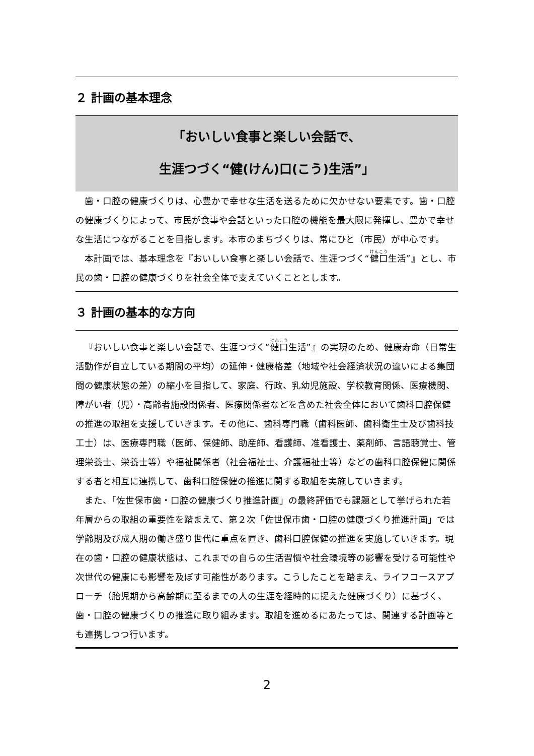２ 計画の基本理念
「おいしい食事と楽しい会話で、
生涯つづく“健(けん)口(こう)生活”」
歯・口腔の健康づくりは、心豊かで幸せな生活を送るために欠かせない要素です。歯・口腔の健康づくりによって、市民が食事や会話といった口腔の機能を最大限に発揮し、豊かで幸せな生活につながることを目指します。本市のまちづくりは、常にひと（市民）が中心です。
本計画では、基本理念を『おいしい食事と楽しい会話で、生涯つづく“健口生活”』とし、市民の歯・口腔の健康づくりを社会全体で支えていくこととします。
３ 計画の基本的な方向
『おいしい食事と楽しい会話で、生涯つづく“健口生活”』の実現のため、健康寿命（日常生活動作が自立している期間の平均）の延伸・健康格差（地域や社会経済状況の違いによる集団間の健康状態の差）の縮小を目指して、家庭、行政、乳幼児施設、学校教育関係、医療機関、障がい者（児）・高齢者施設関係者、医療関係者などを含めた社会全体において歯科口腔保健の推進の取組を支援していきます。その他に、歯科専門職（歯科医師、歯科衛生士及び歯科技工士）は、医療専門職（医師、保健師、助産師、看護師、准看護士、薬剤師、言語聴覚士、管理栄養士、栄養士等）や福祉関係者（社会福祉士、介護福祉士等）などの歯科口腔保健に関係する者と相互に連携して、歯科口腔保健の推進に関する取組を実施していきます。
また、「佐世保市歯・口腔の健康づくり推進計画」の最終評価でも課題として挙げられた若年層からの取組の重要性を踏まえて、第２次「佐世保市歯・口腔の健康づくり推進計画」では学齢期及び成人期の働き盛り世代に重点を置き、歯科口腔保健の推進を実施していきます。現在の歯・口腔の健康状態は、これまでの自らの生活習慣や社会環境等の影響を受ける可能性や次世代の健康にも影響を及ぼす可能性があります。こうしたことを踏まえ、ライフコースアプローチ（胎児期から高齢期に至るまでの人の生涯を経時的に捉えた健康づくり）に基づく、歯・口腔の健康づくりの推進に取り組みます。取組を進めるにあたっては、関連する計画等とも連携しつつ行います。
2